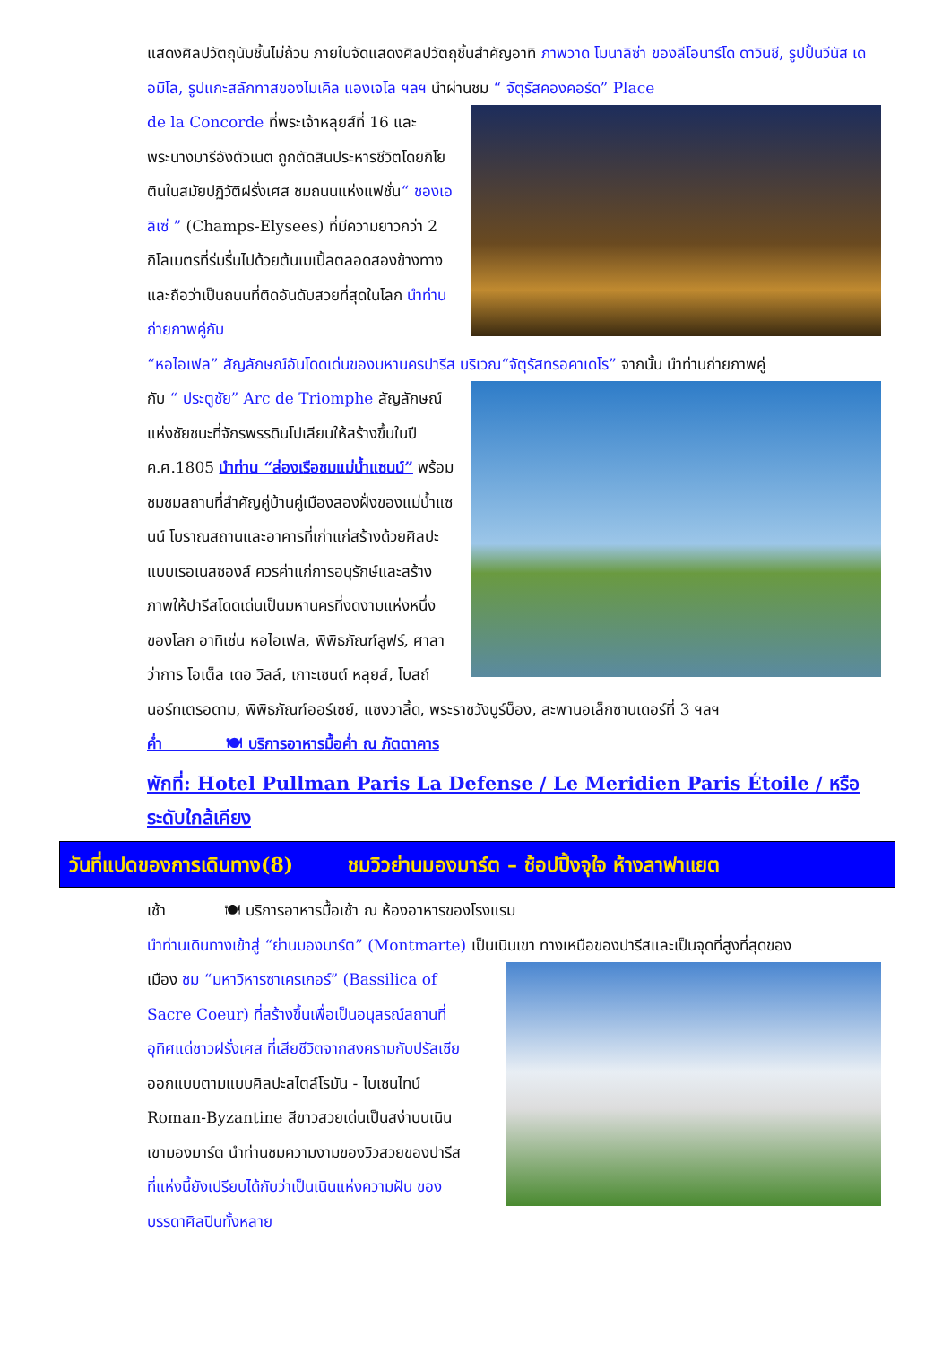แสดงศิลปวัตถุนับชิ้นไม่ถ้วน ภายในจัดแสดงศิลปวัตถุชิ้นสำคัญอาทิ ภาพวาด โมนาลิซ่า ของลีโอนาร์โด ดาวินชี, รูปปั้นวีนัส เดอมิโล, รูปแกะสลักทาสของไมเคิล แองเจโล ฯลฯ นำผ่านชม “ จัตุรัสคองคอร์ด” Place
de la Concorde ที่พระเจ้าหลุยส์ที่ 16 และพระนางมารีอังตัวเนต ถูกตัดสินประหารชีวิตโดยกิโยตินในสมัยปฏิวัติฝรั่งเศส ชมถนนแห่งแฟชั่น“ ชองเอลิเซ่ ” (Champs-Elysees) ที่มีความยาวกว่า 2 กิโลเมตรที่ร่มรื่นไปด้วยต้นเมเปิ้ลตลอดสองข้างทางและถือว่าเป็นถนนที่ติดอันดับสวยที่สุดในโลก นำท่านถ่ายภาพคู่กับ
“หอไอเฟล” สัญลักษณ์อันโดดเด่นของมหานครปารีส บริเวณ“จัตุรัสทรอคาเดโร” จากนั้น นำท่านถ่ายภาพคู่
กับ “ ประตูชัย” Arc de Triomphe สัญลักษณ์แห่งชัยชนะที่จักรพรรดินโปเลียนให้สร้างขึ้นในปี ค.ศ.1805 นำท่าน “ล่องเรือชมแม่น้ำแซนน์” พร้อมชมชมสถานที่สำคัญคู่บ้านคู่เมืองสองฝั่งของแม่น้ำแซนน์ โบราณสถานและอาคารที่เก่าแก่สร้างด้วยศิลปะแบบเรอเนสซองส์ ควรค่าแก่การอนุรักษ์และสร้างภาพให้ปารีสโดดเด่นเป็นมหานครที่งดงามแห่งหนึ่งของโลก อาทิเช่น หอไอเฟล, พิพิธภัณฑ์ลูฟร์, ศาลาว่าการ โอเต็ล เดอ วิลล์, เกาะเซนต์ หลุยส์, โบสถ์นอร์ทเตรอดาม, พิพิธภัณฑ์ออร์เซย์, แซงวาลิ้ด, พระราชวังบูร์บ็อง, สะพานอเล็กซานเดอร์ที่ 3 ฯลฯ
ค่ำ 🍽 บริการอาหารมื้อค่ำ ณ ภัตตาคาร
พักที่: Hotel Pullman Paris La Defense / Le Meridien Paris Étoile / หรือระดับใกล้เคียง
วันที่แปดของการเดินทาง(8) ชมวิวย่านมองมาร์ต – ช้อปปิ้งจุใจ ห้างลาฟาแยต
เช้า 🍽 บริการอาหารมื้อเช้า ณ ห้องอาหารของโรงแรม
นำท่านเดินทางเข้าสู่ “ย่านมองมาร์ต” (Montmarte) เป็นเนินเขา ทางเหนือของปารีสและเป็นจุดที่สูงที่สุดของ
เมือง ชม “มหาวิหารซาเครเกอร์” (Bassilica of Sacre Coeur) ที่สร้างขึ้นเพื่อเป็นอนุสรณ์สถานที่อุทิศแด่ชาวฝรั่งเศส ที่เสียชีวิตจากสงครามกับปรัสเซีย ออกแบบตามแบบศิลปะสไตล์โรมัน - ไบเซนไทน์ Roman-Byzantine สีขาวสวยเด่นเป็นสง่าบนเนิน เขามองมาร์ต นำท่านชมความงามของวิวสวยของปารีส ที่แห่งนี้ยังเปรียบได้กับว่าเป็นเนินแห่งความฝัน ของบรรดาศิลปินทั้งหลาย